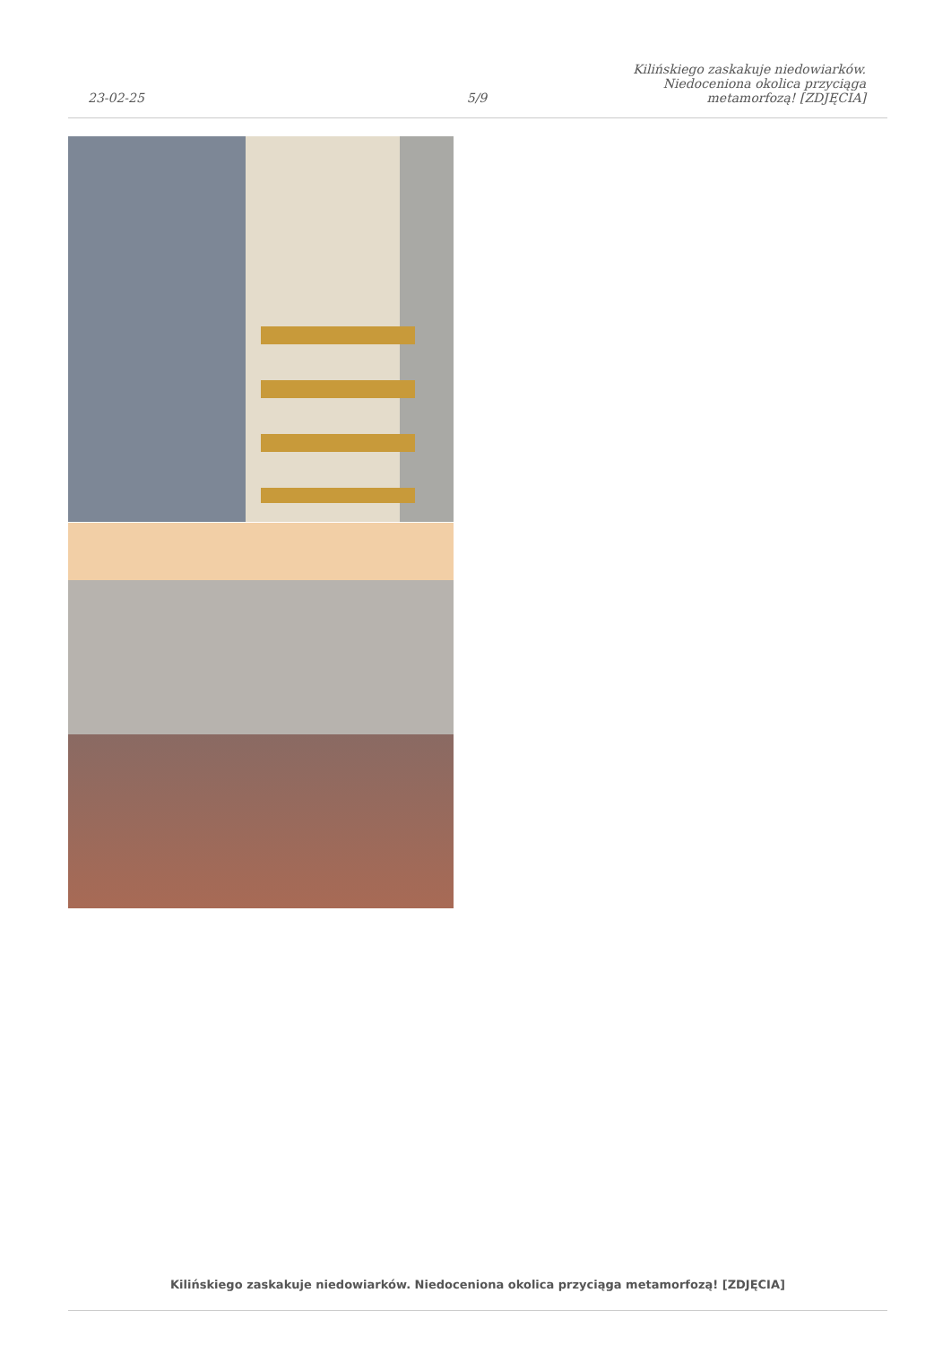23-02-25
5/9
Kilińskiego zaskakuje niedowiarków. Niedoceniona okolica przyciąga metamorfozą! [ZDJĘCIA]
Kilińskiego zaskakuje niedowiarków. Niedoceniona okolica przyciąga metamorfozą! [ZDJĘCIA]